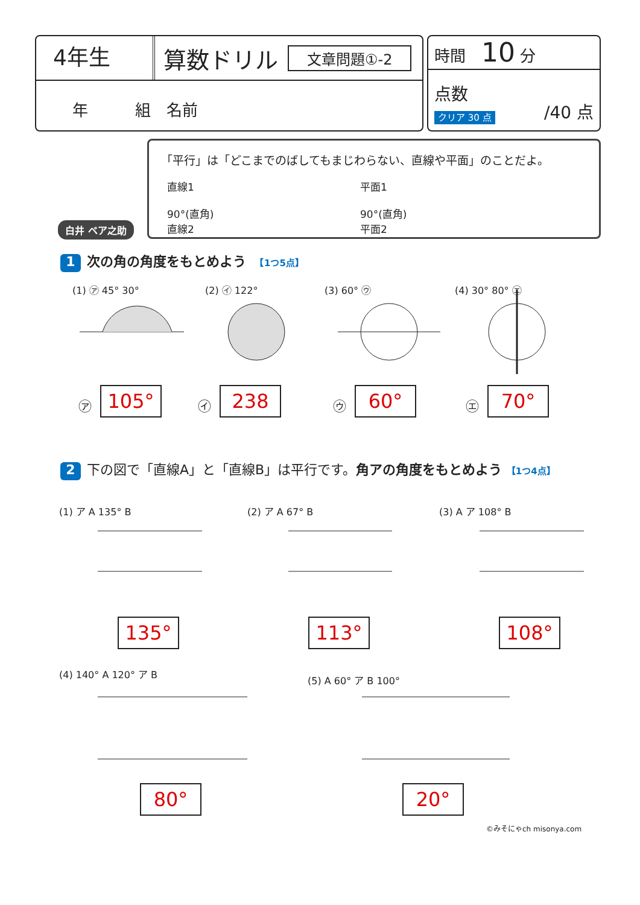4年生
算数ドリル
文章問題①-2
年　　　組　名前
時間　10 分
点数 /40 点
クリア 30 点
白井 ベア之助
「平行」は「どこまでのばしてもまじわらない、直線や平面」のことだよ。
直線1
90°(直角)
直線2
平面1
90°(直角)
平面2
1 次の角の角度をもとめよう　【1つ5点】
(1) ㋐ 45° 30° (2) ㋑ 122° (3) 60° ㋒ (4) 30° 80° ㋓
㋐ 105° ㋑ 238 ㋒ 60° ㋓ 70°
2 下の図で「直線A」と「直線B」は平行です。角アの角度をもとめよう 【1つ4点】
(1) ア A 135° B (2) ア A 67° B (3) A ア 108° B
135° 113° 108°
(4) 140° A 120° ア B
(5) A 60° ア B 100°
80° 20°
©みそにゃch misonya.com